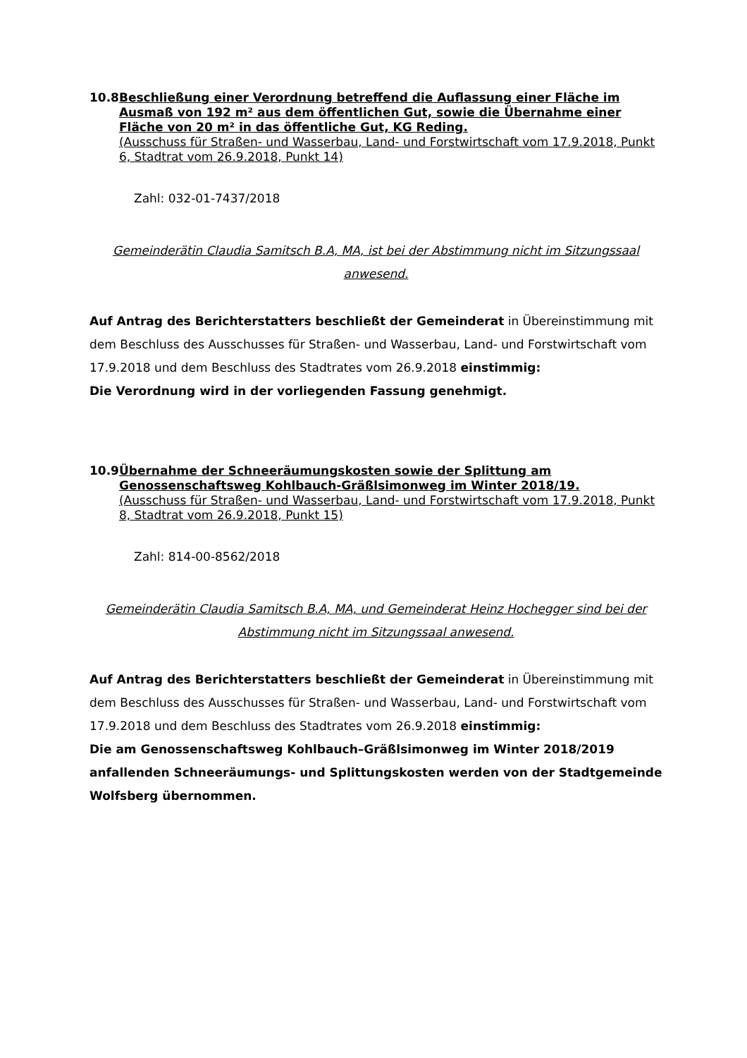10.8 Beschließung einer Verordnung betreffend die Auflassung einer Fläche im Ausmaß von 192 m² aus dem öffentlichen Gut, sowie die Übernahme einer Fläche von 20 m² in das öffentliche Gut, KG Reding.
(Ausschuss für Straßen- und Wasserbau, Land- und Forstwirtschaft vom 17.9.2018, Punkt 6, Stadtrat vom 26.9.2018, Punkt 14)
Zahl: 032-01-7437/2018
Gemeinderätin Claudia Samitsch B.A, MA, ist bei der Abstimmung nicht im Sitzungssaal anwesend.
Auf Antrag des Berichterstatters beschließt der Gemeinderat in Übereinstimmung mit dem Beschluss des Ausschusses für Straßen- und Wasserbau, Land- und Forstwirtschaft vom 17.9.2018 und dem Beschluss des Stadtrates vom 26.9.2018 einstimmig:
Die Verordnung wird in der vorliegenden Fassung genehmigt.
10.9 Übernahme der Schneeräumungskosten sowie der Splittung am Genossenschaftsweg Kohlbauch-Gräßlsimonweg im Winter 2018/19.
(Ausschuss für Straßen- und Wasserbau, Land- und Forstwirtschaft vom 17.9.2018, Punkt 8, Stadtrat vom 26.9.2018, Punkt 15)
Zahl: 814-00-8562/2018
Gemeinderätin Claudia Samitsch B.A, MA, und Gemeinderat Heinz Hochegger sind bei der Abstimmung nicht im Sitzungssaal anwesend.
Auf Antrag des Berichterstatters beschließt der Gemeinderat in Übereinstimmung mit dem Beschluss des Ausschusses für Straßen- und Wasserbau, Land- und Forstwirtschaft vom 17.9.2018 und dem Beschluss des Stadtrates vom 26.9.2018 einstimmig:
Die am Genossenschaftsweg Kohlbauch–Gräßlsimonweg im Winter 2018/2019 anfallenden Schneeräumungs- und Splittungskosten werden von der Stadtgemeinde Wolfsberg übernommen.